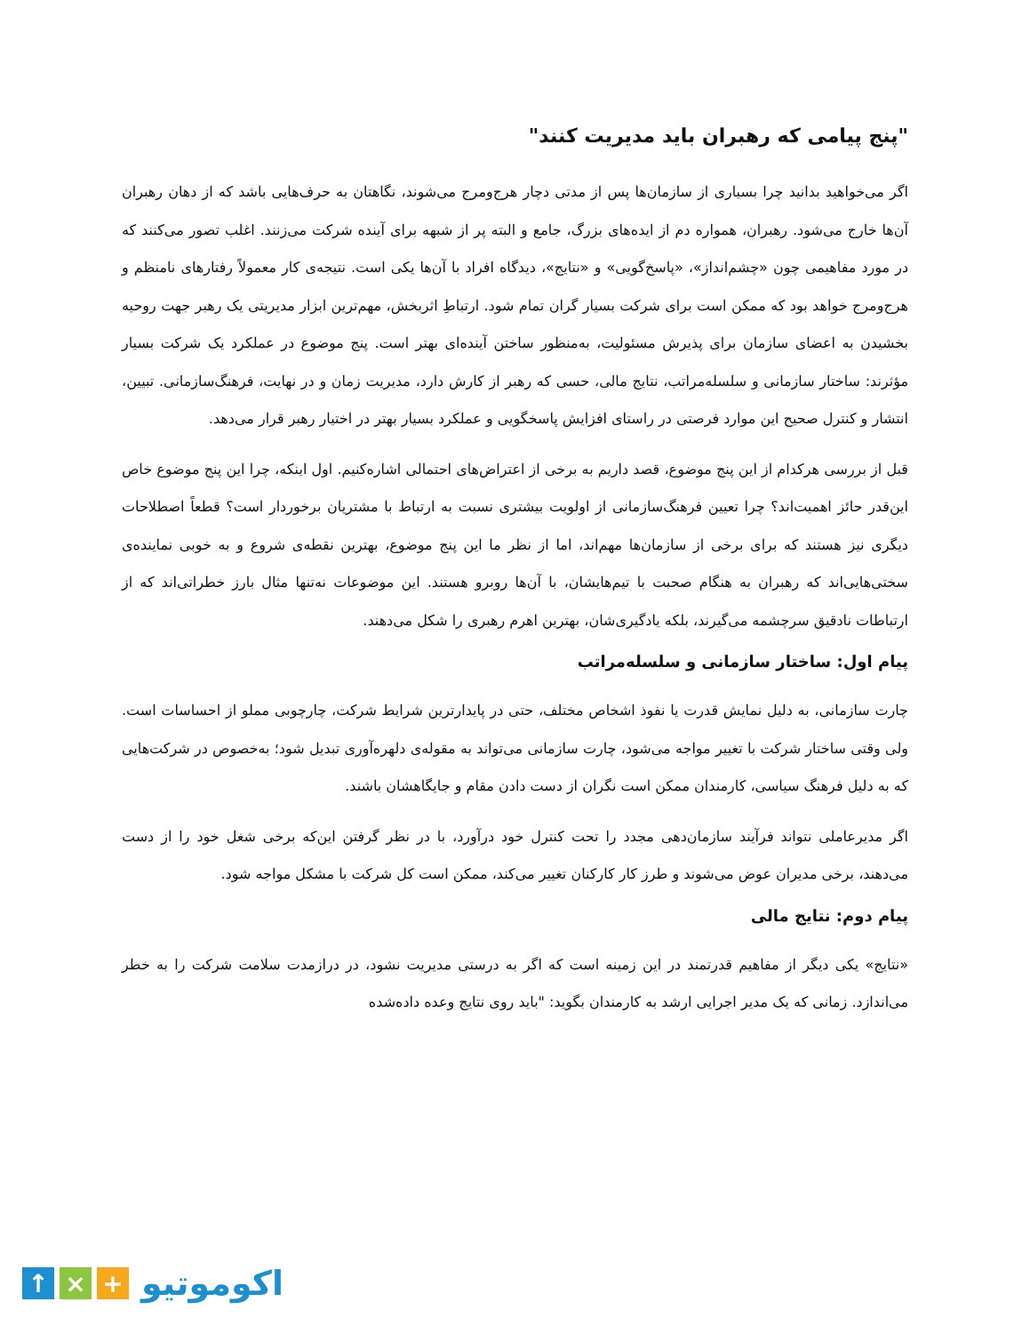"پنج پیامی که رهبران باید مدیریت کنند"
اگر می‌خواهید بدانید چرا بسیاری از سازمان‌ها پس از مدتی دچار هرج‌ومرج می‌شوند، نگاهتان به حرف‌هایی باشد که از دهان رهبران آن‌ها خارج می‌شود. رهبران، همواره دم از ایده‌های بزرگ، جامع و البته پر از شبهه برای آینده شرکت می‌زنند. اغلب تصور می‌کنند که در مورد مفاهیمی چون «چشم‌انداز»، «پاسخ‌گویی» و «نتایج»، دیدگاه افراد با آن‌ها یکی است. نتیجه‌ی کار معمولاً رفتارهای نامنظم و هرج‌ومرج خواهد بود که ممکن است برای شرکت بسیار گران تمام شود. ارتباطِ اثربخش، مهم‌ترین ابزار مدیریتی یک رهبر جهت روحیه بخشیدن به اعضای سازمان برای پذیرش مسئولیت، به‌منظور ساختن آینده‌ای بهتر است. پنج موضوع در عملکرد یک شرکت بسیار مؤثرند: ساختار سازمانی و سلسله‌مراتب، نتایج مالی، حسی که رهبر از کارش دارد، مدیریت زمان و در نهایت، فرهنگ‌سازمانی. تبیین، انتشار و کنترل صحیح این موارد فرصتی در راستای افزایش پاسخگویی و عملکرد بسیار بهتر در اختیار رهبر قرار می‌دهد.
قبل از بررسی هرکدام از این پنج موضوع، قصد داریم به برخی از اعتراض‌های احتمالی اشاره‌کنیم. اول اینکه، چرا این پنج موضوع خاص این‌قدر حائز اهمیت‌اند؟ چرا تعیین فرهنگ‌سازمانی از اولویت بیشتری نسبت به ارتباط با مشتریان برخوردار است؟ قطعاً اصطلاحات دیگری نیز هستند که برای برخی از سازمان‌ها مهم‌اند، اما از نظر ما این پنج موضوع، بهترین نقطه‌ی شروع و به خوبی نماینده‌ی سختی‌هایی‌اند که رهبران به هنگام صحبت با تیم‌هایشان، با آن‌ها روبرو هستند. این موضوعات نه‌تنها مثال بارز خطراتی‌اند که از ارتباطات نادقیق سرچشمه می‌گیرند، بلکه یادگیری‌شان، بهترین اهرم رهبری را شکل می‌دهند.
پیام اول: ساختار سازمانی و سلسله‌مراتب
چارت سازمانی، به دلیل نمایش قدرت یا نفوذ اشخاص مختلف، حتی در پایدارترین شرایط شرکت، چارچوبی مملو از احساسات است. ولی وقتی ساختار شرکت با تغییر مواجه می‌شود، چارت سازمانی می‌تواند به مقوله‌ی دلهره‌آوری تبدیل شود؛ به‌خصوص در شرکت‌هایی که به دلیل فرهنگ سیاسی، کارمندان ممکن است نگران از دست دادن مقام و جایگاهشان باشند.
اگر مدیرعاملی نتواند فرآیند سازمان‌دهی مجدد را تحت کنترل خود درآورد، با در نظر گرفتن این‌که برخی شغل خود را از دست می‌دهند، برخی مدیران عوض می‌شوند و طرز کار کارکنان تغییر می‌کند، ممکن است کل شرکت با مشکل مواجه شود.
پیام دوم: نتایج مالی
«نتایج» یکی دیگر از مفاهیم قدرتمند در این زمینه است که اگر به درستی مدیریت نشود، در درازمدت سلامت شرکت را به خطر می‌اندازد. زمانی که یک مدیر اجرایی ارشد به کارمندان بگوید: "باید روی نتایج وعده داده‌شده
↑ × +
اکوموتیو